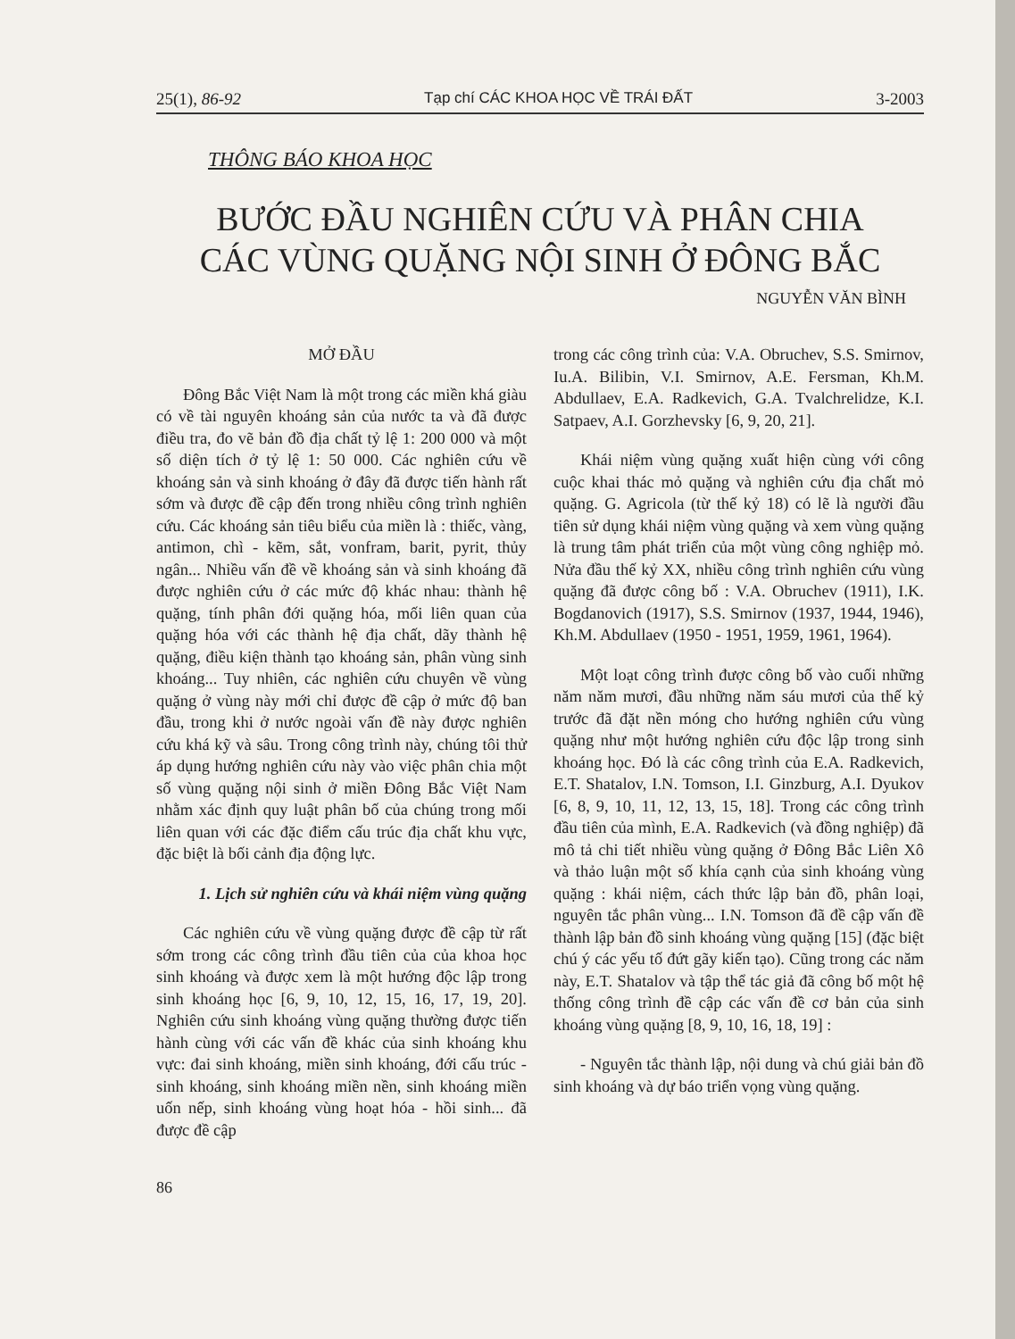25(1), 86-92 Tạp chí CÁC KHOA HỌC VỀ TRÁI ĐẤT 3-2003
THÔNG BÁO KHOA HỌC
BƯỚC ĐẦU NGHIÊN CỨU VÀ PHÂN CHIA
CÁC VÙNG QUẶNG NỘI SINH Ở ĐÔNG BẮC
NGUYỄN VĂN BÌNH
MỞ ĐẦU
Đông Bắc Việt Nam là một trong các miền khá giàu có về tài nguyên khoáng sản của nước ta và đã được điều tra, đo vẽ bản đồ địa chất tỷ lệ 1: 200 000 và một số diện tích ở tỷ lệ 1: 50 000. Các nghiên cứu về khoáng sản và sinh khoáng ở đây đã được tiến hành rất sớm và được đề cập đến trong nhiều công trình nghiên cứu. Các khoáng sản tiêu biểu của miền là : thiếc, vàng, antimon, chì - kẽm, sắt, vonfram, barit, pyrit, thủy ngân... Nhiều vấn đề về khoáng sản và sinh khoáng đã được nghiên cứu ở các mức độ khác nhau: thành hệ quặng, tính phân đới quặng hóa, mối liên quan của quặng hóa với các thành hệ địa chất, dãy thành hệ quặng, điều kiện thành tạo khoáng sản, phân vùng sinh khoáng... Tuy nhiên, các nghiên cứu chuyên về vùng quặng ở vùng này mới chỉ được đề cập ở mức độ ban đầu, trong khi ở nước ngoài vấn đề này được nghiên cứu khá kỹ và sâu. Trong công trình này, chúng tôi thử áp dụng hướng nghiên cứu này vào việc phân chia một số vùng quặng nội sinh ở miền Đông Bắc Việt Nam nhằm xác định quy luật phân bố của chúng trong mối liên quan với các đặc điểm cấu trúc địa chất khu vực, đặc biệt là bối cảnh địa động lực.
1. Lịch sử nghiên cứu và khái niệm vùng quặng
Các nghiên cứu về vùng quặng được đề cập từ rất sớm trong các công trình đầu tiên của của khoa học sinh khoáng và được xem là một hướng độc lập trong sinh khoáng học [6, 9, 10, 12, 15, 16, 17, 19, 20]. Nghiên cứu sinh khoáng vùng quặng thường được tiến hành cùng với các vấn đề khác của sinh khoáng khu vực: đai sinh khoáng, miền sinh khoáng, đới cấu trúc - sinh khoáng, sinh khoáng miền nền, sinh khoáng miền uốn nếp, sinh khoáng vùng hoạt hóa - hồi sinh... đã được đề cập
86
trong các công trình của: V.A. Obruchev, S.S. Smirnov, Iu.A. Bilibin, V.I. Smirnov, A.E. Fersman, Kh.M. Abdullaev, E.A. Radkevich, G.A. Tvalchrelidze, K.I. Satpaev, A.I. Gorzhevsky [6, 9, 20, 21].
Khái niệm vùng quặng xuất hiện cùng với công cuộc khai thác mỏ quặng và nghiên cứu địa chất mỏ quặng. G. Agricola (từ thế kỷ 18) có lẽ là người đầu tiên sử dụng khái niệm vùng quặng và xem vùng quặng là trung tâm phát triển của một vùng công nghiệp mỏ. Nửa đầu thế kỷ XX, nhiều công trình nghiên cứu vùng quặng đã được công bố : V.A. Obruchev (1911), I.K. Bogdanovich (1917), S.S. Smirnov (1937, 1944, 1946), Kh.M. Abdullaev (1950 - 1951, 1959, 1961, 1964).
Một loạt công trình được công bố vào cuối những năm năm mươi, đầu những năm sáu mươi của thế kỷ trước đã đặt nền móng cho hướng nghiên cứu vùng quặng như một hướng nghiên cứu độc lập trong sinh khoáng học. Đó là các công trình của E.A. Radkevich, E.T. Shatalov, I.N. Tomson, I.I. Ginzburg, A.I. Dyukov [6, 8, 9, 10, 11, 12, 13, 15, 18]. Trong các công trình đầu tiên của mình, E.A. Radkevich (và đồng nghiệp) đã mô tả chi tiết nhiều vùng quặng ở Đông Bắc Liên Xô và thảo luận một số khía cạnh của sinh khoáng vùng quặng : khái niệm, cách thức lập bản đồ, phân loại, nguyên tắc phân vùng... I.N. Tomson đã đề cập vấn đề thành lập bản đồ sinh khoáng vùng quặng [15] (đặc biệt chú ý các yếu tố đứt gãy kiến tạo). Cũng trong các năm này, E.T. Shatalov và tập thể tác giả đã công bố một hệ thống công trình đề cập các vấn đề cơ bản của sinh khoáng vùng quặng [8, 9, 10, 16, 18, 19] :
- Nguyên tắc thành lập, nội dung và chú giải bản đồ sinh khoáng và dự báo triển vọng vùng quặng.